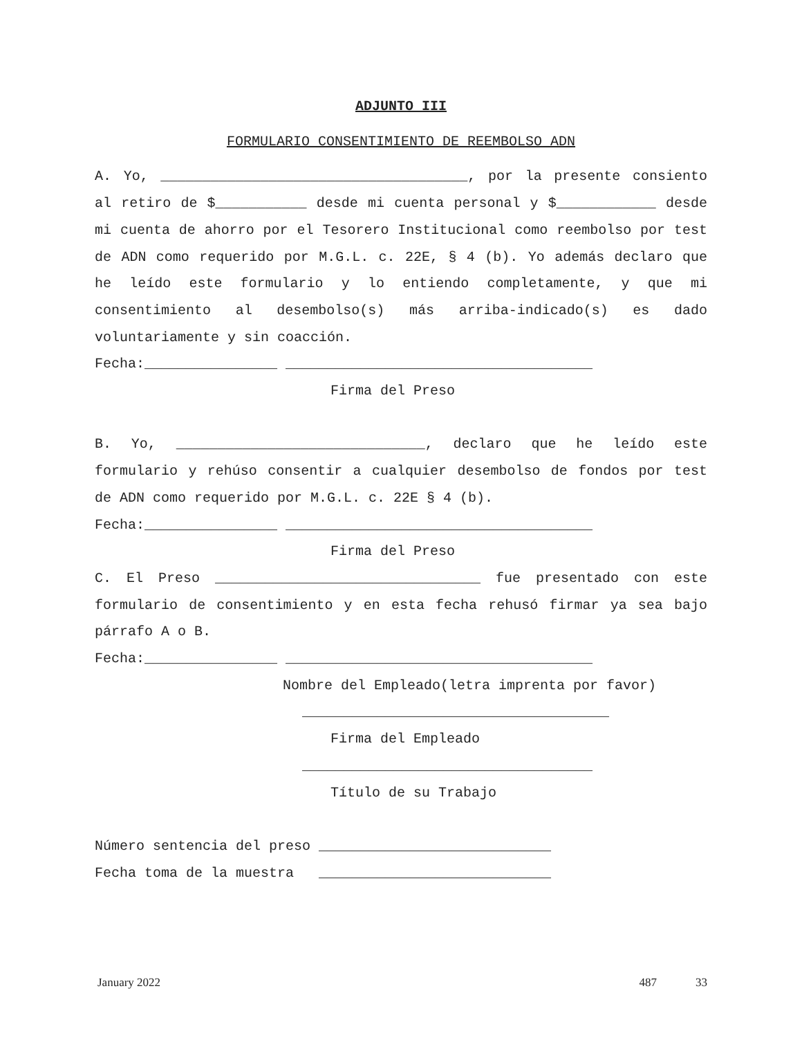ADJUNTO III
FORMULARIO CONSENTIMIENTO DE REEMBOLSO ADN
A. Yo, _____________________________________, por la presente consiento al retiro de $___________ desde mi cuenta personal y $____________ desde mi cuenta de ahorro por el Tesorero Institucional como reembolso por test de ADN como requerido por M.G.L. c. 22E, § 4 (b). Yo además declaro que he leído este formulario y lo entiendo completamente, y que mi consentimiento al desembolso(s) más arriba-indicado(s) es dado voluntariamente y sin coacción.
Fecha:________________ _____________________________________
Firma del Preso
B. Yo, ______________________________, declaro que he leído este formulario y rehúso consentir a cualquier desembolso de fondos por test de ADN como requerido por M.G.L. c. 22E § 4 (b).
Fecha:________________ _____________________________________
Firma del Preso
C. El Preso ________________________________ fue presentado con este formulario de consentimiento y en esta fecha rehusó firmar ya sea bajo párrafo A o B.
Fecha:________________ _____________________________________
Nombre del Empleado(letra imprenta por favor)
_____________________________________
Firma del Empleado
___________________________________
Título de su Trabajo
Número sentencia del preso ____________________________
Fecha toma de la muestra ____________________________
January 2022 487 33